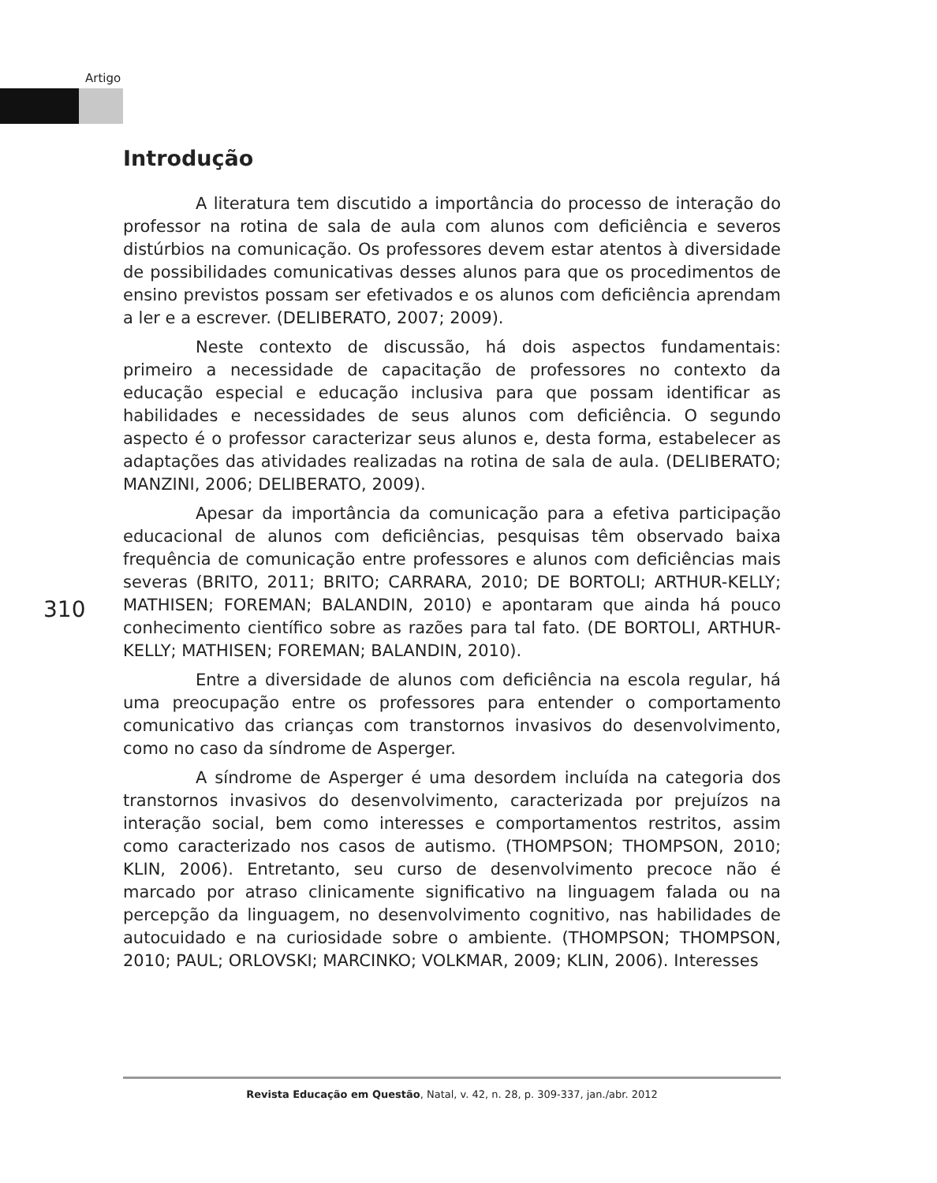Artigo
Introdução
A literatura tem discutido a importância do processo de interação do professor na rotina de sala de aula com alunos com deficiência e severos distúrbios na comunicação. Os professores devem estar atentos à diversidade de possibilidades comunicativas desses alunos para que os procedimentos de ensino previstos possam ser efetivados e os alunos com deficiência aprendam a ler e a escrever. (DELIBERATO, 2007; 2009).
Neste contexto de discussão, há dois aspectos fundamentais: primeiro a necessidade de capacitação de professores no contexto da educação especial e educação inclusiva para que possam identificar as habilidades e necessidades de seus alunos com deficiência. O segundo aspecto é o professor caracterizar seus alunos e, desta forma, estabelecer as adaptações das atividades realizadas na rotina de sala de aula. (DELIBERATO; MANZINI, 2006; DELIBERATO, 2009).
Apesar da importância da comunicação para a efetiva participação educacional de alunos com deficiências, pesquisas têm observado baixa frequência de comunicação entre professores e alunos com deficiências mais severas (BRITO, 2011; BRITO; CARRARA, 2010; DE BORTOLI; ARTHUR-KELLY; MATHISEN; FOREMAN; BALANDIN, 2010) e apontaram que ainda há pouco conhecimento científico sobre as razões para tal fato. (DE BORTOLI, ARTHUR-KELLY; MATHISEN; FOREMAN; BALANDIN, 2010).
Entre a diversidade de alunos com deficiência na escola regular, há uma preocupação entre os professores para entender o comportamento comunicativo das crianças com transtornos invasivos do desenvolvimento, como no caso da síndrome de Asperger.
A síndrome de Asperger é uma desordem incluída na categoria dos transtornos invasivos do desenvolvimento, caracterizada por prejuízos na interação social, bem como interesses e comportamentos restritos, assim como caracterizado nos casos de autismo. (THOMPSON; THOMPSON, 2010; KLIN, 2006). Entretanto, seu curso de desenvolvimento precoce não é marcado por atraso clinicamente significativo na linguagem falada ou na percepção da linguagem, no desenvolvimento cognitivo, nas habilidades de autocuidado e na curiosidade sobre o ambiente. (THOMPSON; THOMPSON, 2010; PAUL; ORLOVSKI; MARCINKO; VOLKMAR, 2009; KLIN, 2006). Interesses
310
Revista Educação em Questão, Natal, v. 42, n. 28, p. 309-337, jan./abr. 2012